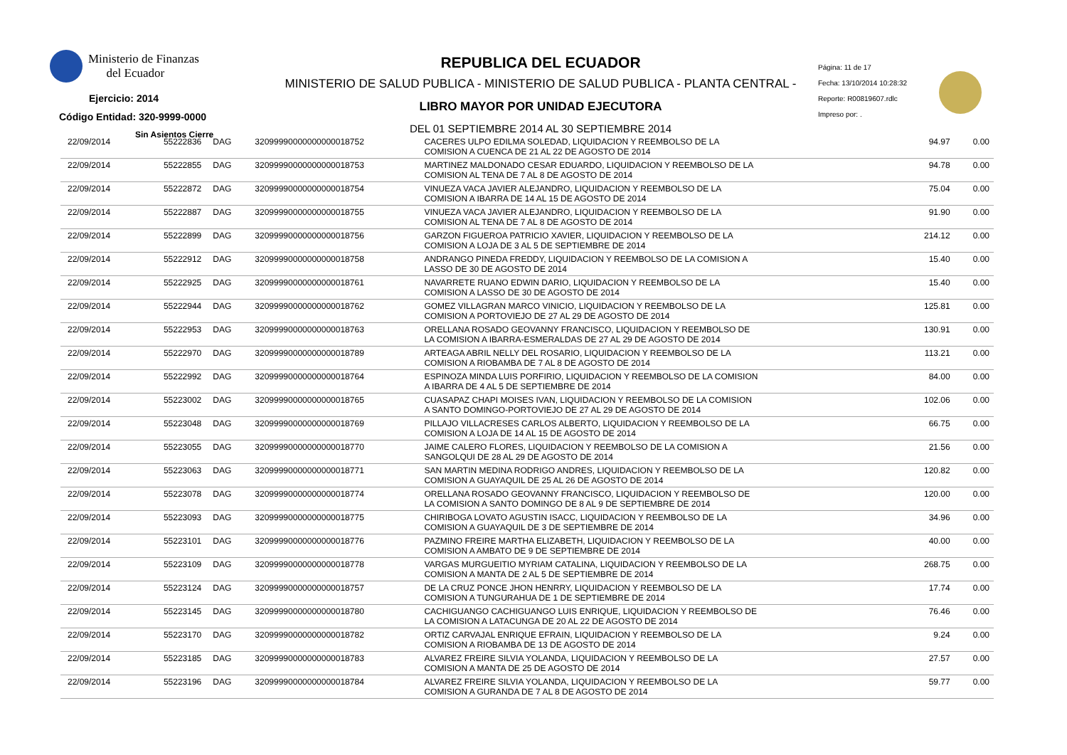Ministerio de Finanzas
del Ecuador
Ejercicio: 2014
Código Entidad: 320-9999-0000
Sin Asientos Cierre
REPUBLICA DEL ECUADOR
MINISTERIO DE SALUD PUBLICA - MINISTERIO DE SALUD PUBLICA - PLANTA CENTRAL -
LIBRO MAYOR POR UNIDAD EJECUTORA
DEL 01 SEPTIEMBRE 2014 AL 30 SEPTIEMBRE 2014
Página: 11 de 17
Fecha: 13/10/2014 10:28:32
Reporte: R00819607.rdlc
Impreso por: .
| 22/09/2014 | 55222836 | DAG | 32099990000000000018752 | CACERES ULPO EDILMA SOLEDAD, LIQUIDACION Y REEMBOLSO DE LA COMISION A CUENCA DE 21 AL 22 DE AGOSTO DE 2014 | 94.97 | 0.00 |
| 22/09/2014 | 55222855 | DAG | 32099990000000000018753 | MARTINEZ MALDONADO CESAR EDUARDO, LIQUIDACION Y REEMBOLSO DE LA COMISION AL TENA DE 7 AL 8 DE AGOSTO DE 2014 | 94.78 | 0.00 |
| 22/09/2014 | 55222872 | DAG | 32099990000000000018754 | VINUEZA VACA JAVIER ALEJANDRO, LIQUIDACION Y REEMBOLSO DE LA COMISION A IBARRA DE 14 AL 15 DE AGOSTO DE 2014 | 75.04 | 0.00 |
| 22/09/2014 | 55222887 | DAG | 32099990000000000018755 | VINUEZA VACA JAVIER ALEJANDRO, LIQUIDACION Y REEMBOLSO DE LA COMISION AL TENA DE 7 AL 8 DE AGOSTO DE 2014 | 91.90 | 0.00 |
| 22/09/2014 | 55222899 | DAG | 32099990000000000018756 | GARZON FIGUEROA PATRICIO XAVIER, LIQUIDACION Y REEMBOLSO DE LA COMISION A LOJA DE 3 AL 5 DE SEPTIEMBRE DE 2014 | 214.12 | 0.00 |
| 22/09/2014 | 55222912 | DAG | 32099990000000000018758 | ANDRANGO PINEDA FREDDY, LIQUIDACION Y REEMBOLSO DE LA COMISION A LASSO DE 30 DE AGOSTO DE 2014 | 15.40 | 0.00 |
| 22/09/2014 | 55222925 | DAG | 32099990000000000018761 | NAVARRETE RUANO EDWIN DARIO, LIQUIDACION Y REEMBOLSO DE LA COMISION A LASSO DE 30 DE AGOSTO DE 2014 | 15.40 | 0.00 |
| 22/09/2014 | 55222944 | DAG | 32099990000000000018762 | GOMEZ VILLAGRAN MARCO VINICIO, LIQUIDACION Y REEMBOLSO DE LA COMISION A PORTOVIEJO DE 27 AL 29 DE AGOSTO DE 2014 | 125.81 | 0.00 |
| 22/09/2014 | 55222953 | DAG | 32099990000000000018763 | ORELLANA ROSADO GEOVANNY FRANCISCO, LIQUIDACION Y REEMBOLSO DE LA COMISION A IBARRA-ESMERALDAS DE 27 AL 29 DE AGOSTO DE 2014 | 130.91 | 0.00 |
| 22/09/2014 | 55222970 | DAG | 32099990000000000018789 | ARTEAGA ABRIL NELLY DEL ROSARIO, LIQUIDACION Y REEMBOLSO DE LA COMISION A RIOBAMBA DE 7 AL 8 DE AGOSTO DE 2014 | 113.21 | 0.00 |
| 22/09/2014 | 55222992 | DAG | 32099990000000000018764 | ESPINOZA MINDA LUIS PORFIRIO, LIQUIDACION Y REEMBOLSO DE LA COMISION A IBARRA DE 4 AL 5 DE SEPTIEMBRE DE 2014 | 84.00 | 0.00 |
| 22/09/2014 | 55223002 | DAG | 32099990000000000018765 | CUASAPAZ CHAPI MOISES IVAN, LIQUIDACION Y REEMBOLSO DE LA COMISION A SANTO DOMINGO-PORTOVIEJO DE 27 AL 29 DE AGOSTO DE 2014 | 102.06 | 0.00 |
| 22/09/2014 | 55223048 | DAG | 32099990000000000018769 | PILLAJO VILLACRESES CARLOS ALBERTO, LIQUIDACION Y REEMBOLSO DE LA COMISION A LOJA DE 14 AL 15 DE AGOSTO DE 2014 | 66.75 | 0.00 |
| 22/09/2014 | 55223055 | DAG | 32099990000000000018770 | JAIME CALERO FLORES, LIQUIDACION Y REEMBOLSO DE LA COMISION A SANGOLQUI DE 28 AL 29 DE AGOSTO DE 2014 | 21.56 | 0.00 |
| 22/09/2014 | 55223063 | DAG | 32099990000000000018771 | SAN MARTIN MEDINA RODRIGO ANDRES, LIQUIDACION Y REEMBOLSO DE LA COMISION A GUAYAQUIL DE 25 AL 26 DE AGOSTO DE 2014 | 120.82 | 0.00 |
| 22/09/2014 | 55223078 | DAG | 32099990000000000018774 | ORELLANA ROSADO GEOVANNY FRANCISCO, LIQUIDACION Y REEMBOLSO DE LA COMISION A SANTO DOMINGO DE 8 AL 9 DE SEPTIEMBRE DE 2014 | 120.00 | 0.00 |
| 22/09/2014 | 55223093 | DAG | 32099990000000000018775 | CHIRIBOGA LOVATO AGUSTIN ISACC, LIQUIDACION Y REEMBOLSO DE LA COMISION A GUAYAQUIL DE 3 DE SEPTIEMBRE DE 2014 | 34.96 | 0.00 |
| 22/09/2014 | 55223101 | DAG | 32099990000000000018776 | PAZMINO FREIRE MARTHA ELIZABETH, LIQUIDACION Y REEMBOLSO DE LA COMISION A AMBATO DE 9 DE SEPTIEMBRE DE 2014 | 40.00 | 0.00 |
| 22/09/2014 | 55223109 | DAG | 32099990000000000018778 | VARGAS MURGUEITIO MYRIAM CATALINA, LIQUIDACION Y REEMBOLSO DE LA COMISION A MANTA DE 2 AL 5 DE SEPTIEMBRE DE 2014 | 268.75 | 0.00 |
| 22/09/2014 | 55223124 | DAG | 32099990000000000018757 | DE LA CRUZ PONCE JHON HENRRY, LIQUIDACION Y REEMBOLSO DE LA COMISION A TUNGURAHUA DE 1 DE SEPTIEMBRE DE 2014 | 17.74 | 0.00 |
| 22/09/2014 | 55223145 | DAG | 32099990000000000018780 | CACHIGUANGO CACHIGUANGO LUIS ENRIQUE, LIQUIDACION Y REEMBOLSO DE LA COMISION A LATACUNGA DE 20 AL 22 DE AGOSTO DE 2014 | 76.46 | 0.00 |
| 22/09/2014 | 55223170 | DAG | 32099990000000000018782 | ORTIZ CARVAJAL ENRIQUE EFRAIN, LIQUIDACION Y REEMBOLSO DE LA COMISION A RIOBAMBA DE 13 DE AGOSTO DE 2014 | 9.24 | 0.00 |
| 22/09/2014 | 55223185 | DAG | 32099990000000000018783 | ALVAREZ FREIRE SILVIA YOLANDA, LIQUIDACION Y REEMBOLSO DE LA COMISION A MANTA DE 25 DE AGOSTO DE 2014 | 27.57 | 0.00 |
| 22/09/2014 | 55223196 | DAG | 32099990000000000018784 | ALVAREZ FREIRE SILVIA YOLANDA, LIQUIDACION Y REEMBOLSO DE LA COMISION A GURANDA DE 7 AL 8 DE AGOSTO DE 2014 | 59.77 | 0.00 |